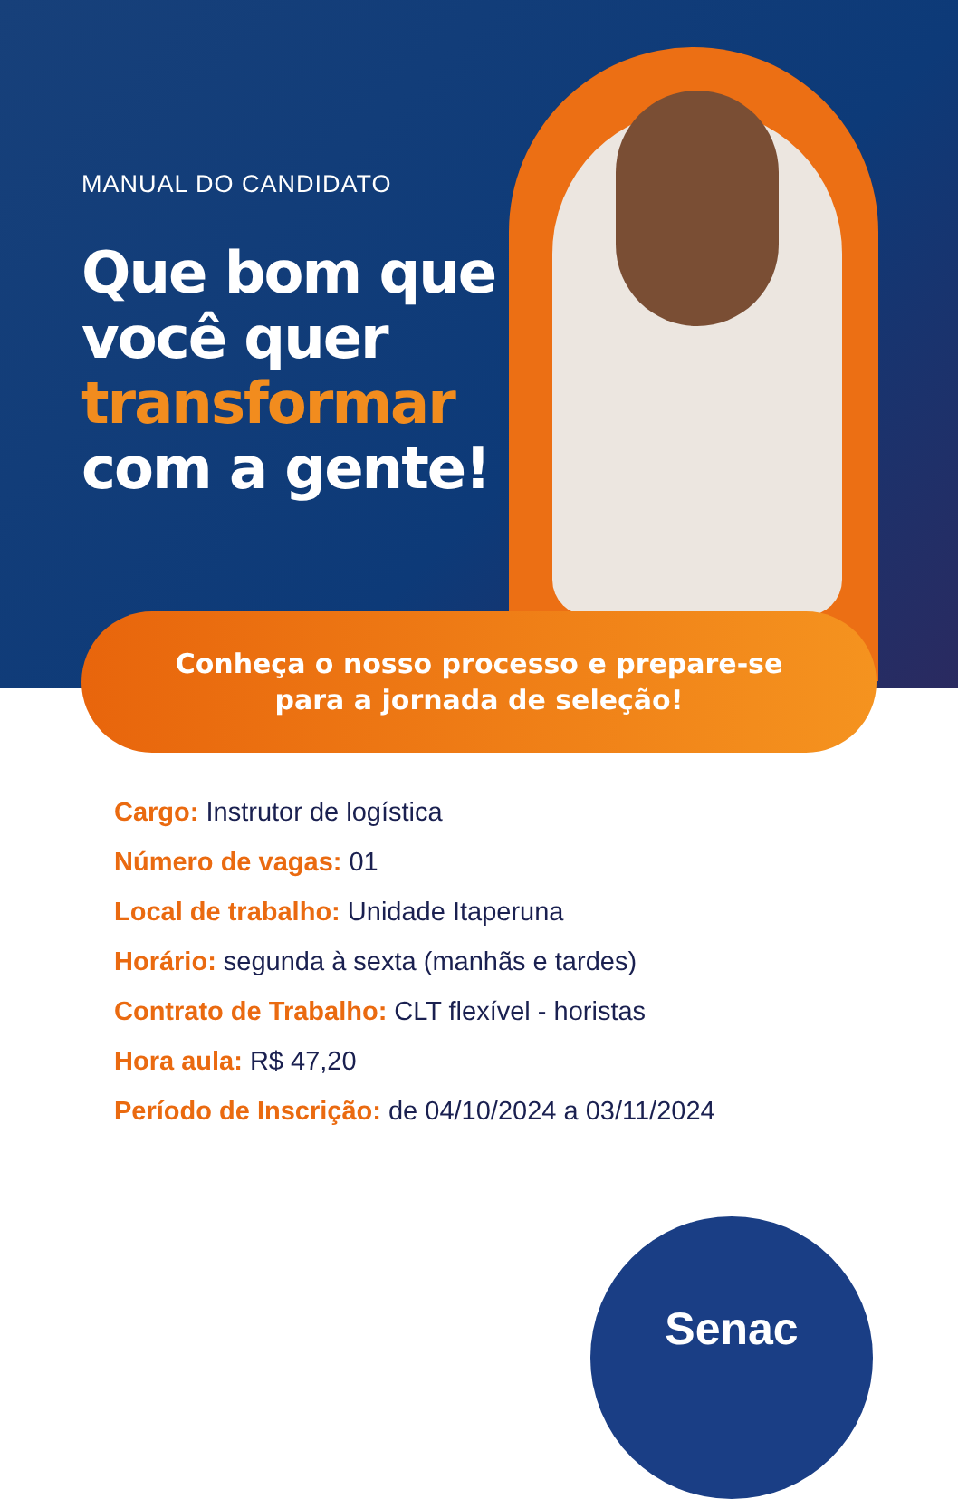MANUAL DO CANDIDATO
Que bom que
você quer
transformar
com a gente!
Conheça o nosso processo e prepare-se
para a jornada de seleção!
Cargo: Instrutor de logística
Número de vagas: 01
Local de trabalho: Unidade Itaperuna
Horário: segunda à sexta (manhãs e tardes)
Contrato de Trabalho: CLT flexível - horistas
Hora aula: R$ 47,20
Período de Inscrição: de 04/10/2024 a 03/11/2024
Senac